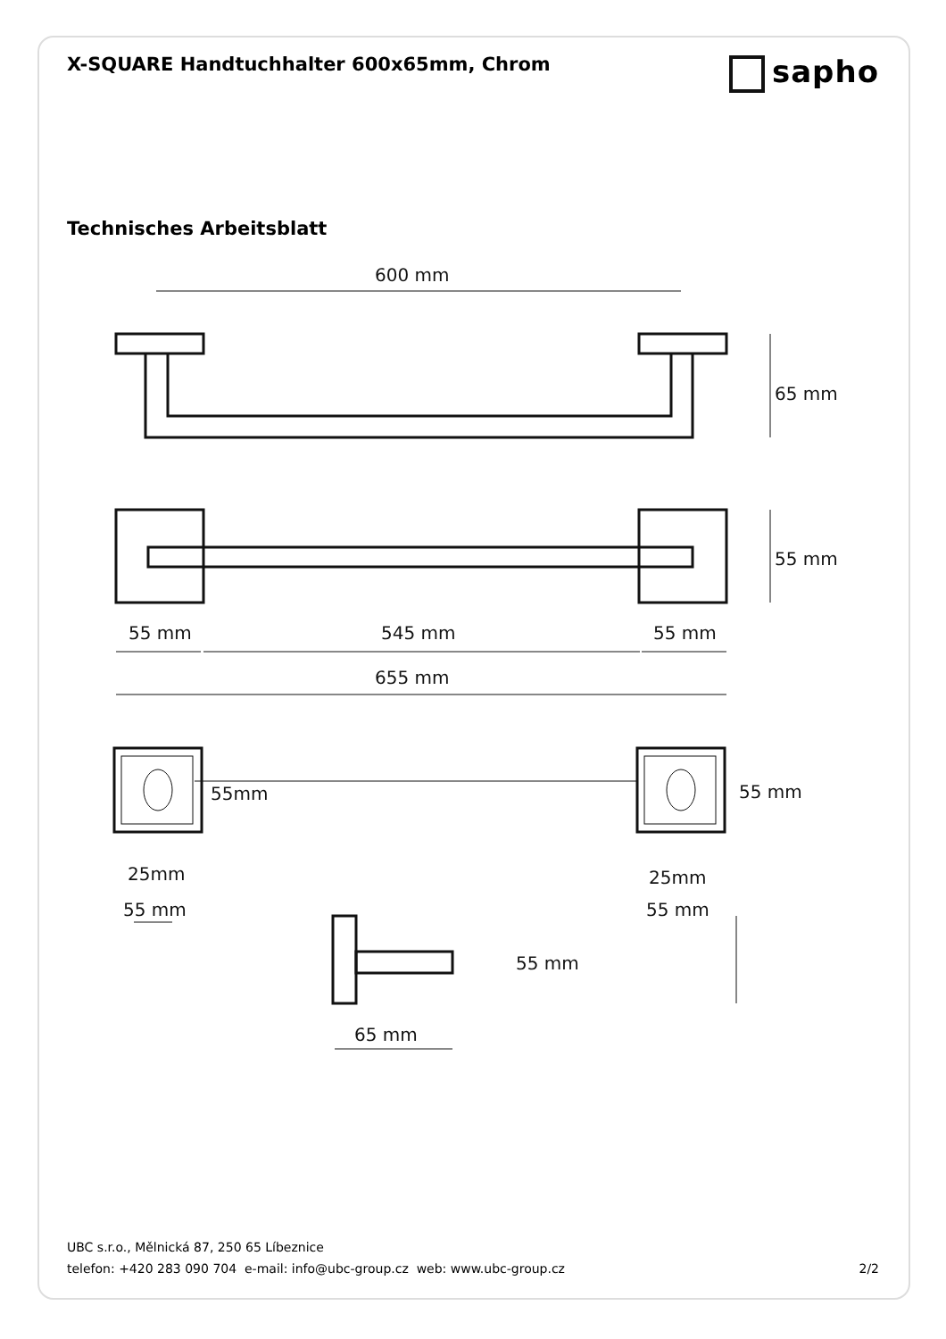X-SQUARE Handtuchhalter 600x65mm, Chrom
sapho
Technisches Arbeitsblatt
600 mm
65 mm
55 mm
55 mm
545 mm
55 mm
655 mm
55mm
55 mm
25mm
25mm
55 mm
55 mm
55 mm
65 mm
UBC s.r.o., Mělnická 87, 250 65 Líbeznice
telefon: +420 283 090 704 e-mail: info@ubc-group.cz web: www.ubc-group.cz 2/2